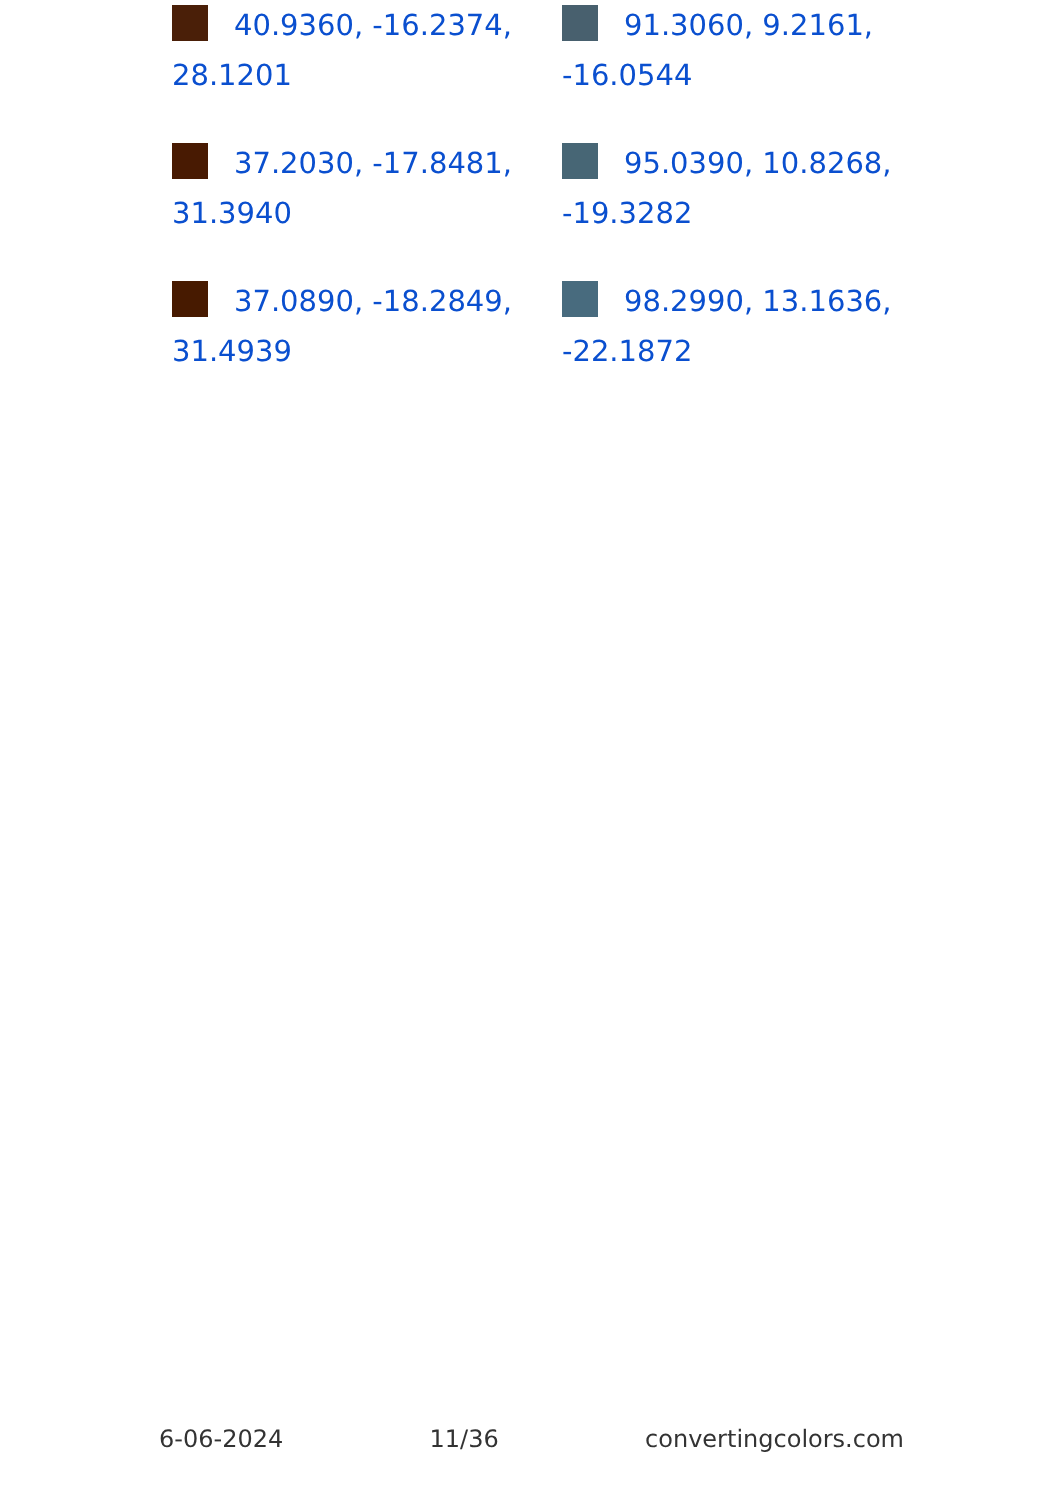40.9360, -16.2374, 28.1201
91.3060, 9.2161, -16.0544
37.2030, -17.8481, 31.3940
95.0390, 10.8268, -19.3282
37.0890, -18.2849, 31.4939
98.2990, 13.1636, -22.1872
6-06-2024 11/36 convertingcolors.com